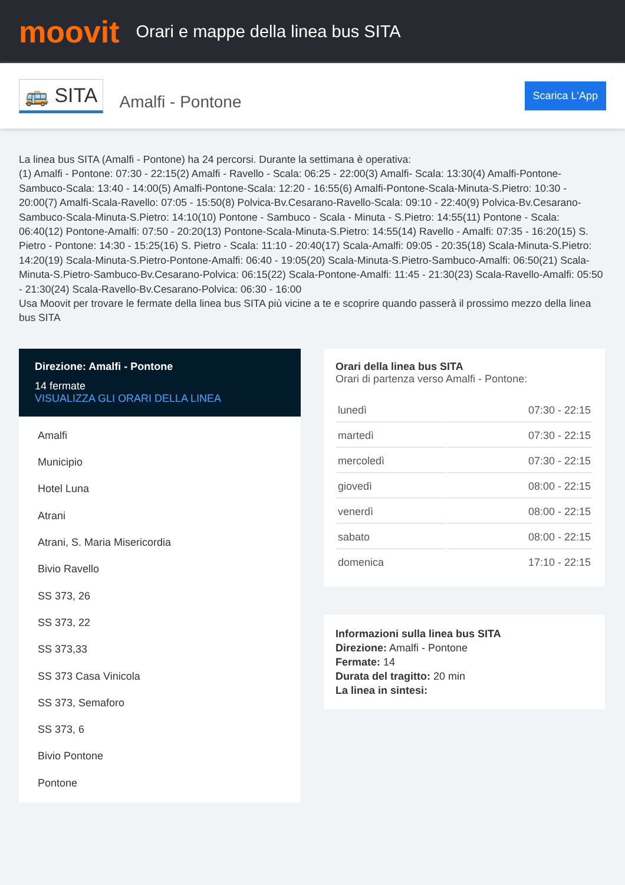moovit
Orari e mappe della linea bus SITA
🚌 SITA
Amalfi - Pontone
Scarica L'App
La linea bus SITA (Amalfi - Pontone) ha 24 percorsi. Durante la settimana è operativa:
(1) Amalfi - Pontone: 07:30 - 22:15(2) Amalfi - Ravello - Scala: 06:25 - 22:00(3) Amalfi- Scala: 13:30(4) Amalfi-Pontone-Sambuco-Scala: 13:40 - 14:00(5) Amalfi-Pontone-Scala: 12:20 - 16:55(6) Amalfi-Pontone-Scala-Minuta-S.Pietro: 10:30 - 20:00(7) Amalfi-Scala-Ravello: 07:05 - 15:50(8) Polvica-Bv.Cesarano-Ravello-Scala: 09:10 - 22:40(9) Polvica-Bv.Cesarano-Sambuco-Scala-Minuta-S.Pietro: 14:10(10) Pontone - Sambuco - Scala - Minuta - S.Pietro: 14:55(11) Pontone - Scala: 06:40(12) Pontone-Amalfi: 07:50 - 20:20(13) Pontone-Scala-Minuta-S.Pietro: 14:55(14) Ravello - Amalfi: 07:35 - 16:20(15) S. Pietro - Pontone: 14:30 - 15:25(16) S. Pietro - Scala: 11:10 - 20:40(17) Scala-Amalfi: 09:05 - 20:35(18) Scala-Minuta-S.Pietro: 14:20(19) Scala-Minuta-S.Pietro-Pontone-Amalfi: 06:40 - 19:05(20) Scala-Minuta-S.Pietro-Sambuco-Amalfi: 06:50(21) Scala-Minuta-S.Pietro-Sambuco-Bv.Cesarano-Polvica: 06:15(22) Scala-Pontone-Amalfi: 11:45 - 21:30(23) Scala-Ravello-Amalfi: 05:50 - 21:30(24) Scala-Ravello-Bv.Cesarano-Polvica: 06:30 - 16:00
Usa Moovit per trovare le fermate della linea bus SITA più vicine a te e scoprire quando passerà il prossimo mezzo della linea bus SITA
Direzione: Amalfi - Pontone
14 fermate
VISUALIZZA GLI ORARI DELLA LINEA
Amalfi
Municipio
Hotel Luna
Atrani
Atrani, S. Maria Misericordia
Bivio Ravello
SS 373, 26
SS 373, 22
SS 373,33
SS 373 Casa Vinicola
SS 373, Semaforo
SS 373, 6
Bivio Pontone
Pontone
Orari della linea bus SITA
Orari di partenza verso Amalfi - Pontone:
| lunedì | 07:30 - 22:15 |
| martedì | 07:30 - 22:15 |
| mercoledì | 07:30 - 22:15 |
| giovedì | 08:00 - 22:15 |
| venerdì | 08:00 - 22:15 |
| sabato | 08:00 - 22:15 |
| domenica | 17:10 - 22:15 |
Informazioni sulla linea bus SITA
Direzione: Amalfi - Pontone
Fermate: 14
Durata del tragitto: 20 min
La linea in sintesi: